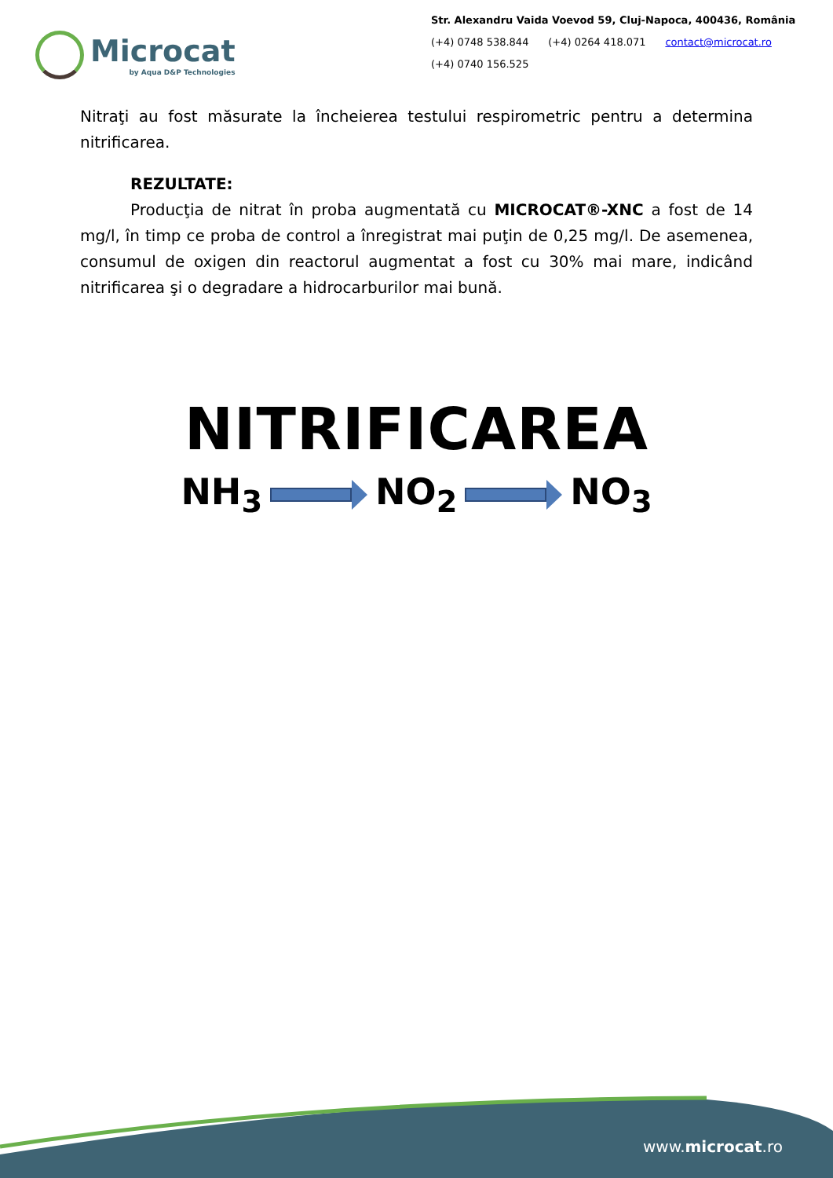Microcat
by Aqua D&P Technologies
Str. Alexandru Vaida Voevod 59, Cluj-Napoca, 400436, România
(+4) 0748 538.844 (+4) 0264 418.071 contact@microcat.ro
(+4) 0740 156.525
Nitraţi au fost măsurate la încheierea testului respirometric pentru a determina nitrificarea.
REZULTATE:
Producţia de nitrat în proba augmentată cu MICROCAT®-XNC a fost de 14 mg/l, în timp ce proba de control a înregistrat mai puţin de 0,25 mg/l. De asemenea, consumul de oxigen din reactorul augmentat a fost cu 30% mai mare, indicând nitrificarea şi o degradare a hidrocarburilor mai bună.
NITRIFICAREA
NH<sub>3</sub> NO<sub>2</sub> NO<sub>3</sub>
www.microcat.ro